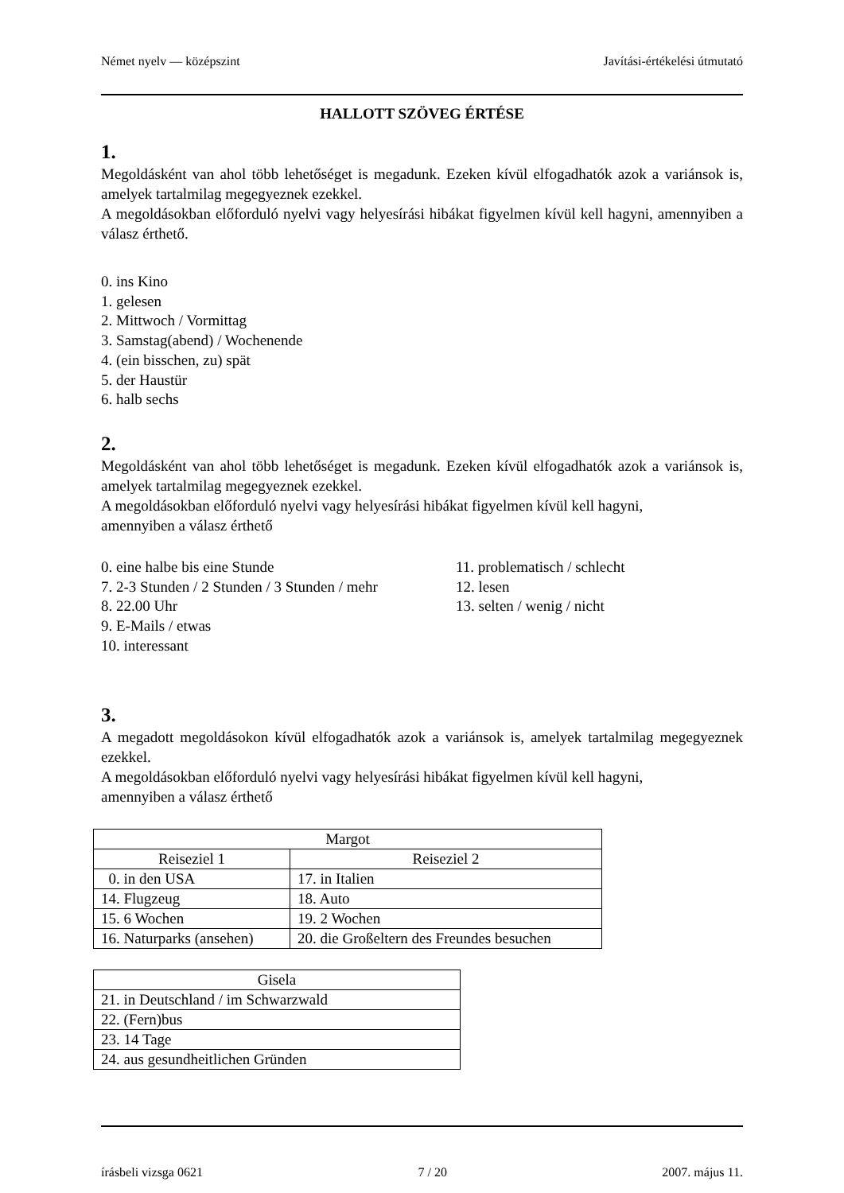Német nyelv — középszint Javítási-értékelési útmutató
HALLOTT SZÖVEG ÉRTÉSE
1.
Megoldásként van ahol több lehetőséget is megadunk. Ezeken kívül elfogadhatók azok a variánsok is, amelyek tartalmilag megegyeznek ezekkel.
A megoldásokban előforduló nyelvi vagy helyesírási hibákat figyelmen kívül kell hagyni, amennyiben a válasz érthető.
0. ins Kino
1. gelesen
2. Mittwoch / Vormittag
3. Samstag(abend) / Wochenende
4. (ein bisschen, zu) spät
5. der Haustür
6. halb sechs
2.
Megoldásként van ahol több lehetőséget is megadunk. Ezeken kívül elfogadhatók azok a variánsok is, amelyek tartalmilag megegyeznek ezekkel.
A megoldásokban előforduló nyelvi vagy helyesírási hibákat figyelmen kívül kell hagyni,
amennyiben a válasz érthető
0. eine halbe bis eine Stunde
7. 2-3 Stunden / 2 Stunden / 3 Stunden / mehr
8. 22.00 Uhr
9. E-Mails / etwas
10. interessant
11. problematisch / schlecht
12. lesen
13. selten / wenig / nicht
3.
A megadott megoldásokon kívül elfogadhatók azok a variánsok is, amelyek tartalmilag megegyeznek ezekkel.
A megoldásokban előforduló nyelvi vagy helyesírási hibákat figyelmen kívül kell hagyni,
amennyiben a válasz érthető
| Margot | |
| Reiseziel 1 | Reiseziel 2 |
| 0. in den USA | 17. in Italien |
| 14. Flugzeug | 18. Auto |
| 15. 6 Wochen | 19. 2 Wochen |
| 16. Naturparks (ansehen) | 20. die Großeltern des Freundes besuchen |
| Gisela |
| 21. in Deutschland / im Schwarzwald |
| 22. (Fern)bus |
| 23. 14 Tage |
| 24. aus gesundheitlichen Gründen |
írásbeli vizsga 0621 7 / 20 2007. május 11.